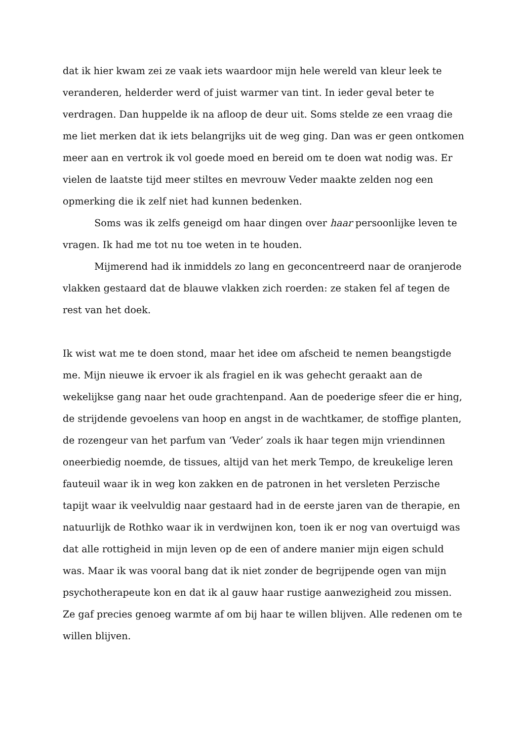dat ik hier kwam zei ze vaak iets waardoor mijn hele wereld van kleur leek te veranderen, helderder werd of juist warmer van tint. In ieder geval beter te verdragen. Dan huppelde ik na afloop de deur uit. Soms stelde ze een vraag die me liet merken dat ik iets belangrijks uit de weg ging. Dan was er geen ontkomen meer aan en vertrok ik vol goede moed en bereid om te doen wat nodig was. Er vielen de laatste tijd meer stiltes en mevrouw Veder maakte zelden nog een opmerking die ik zelf niet had kunnen bedenken.
Soms was ik zelfs geneigd om haar dingen over haar persoonlijke leven te vragen. Ik had me tot nu toe weten in te houden.
Mijmerend had ik inmiddels zo lang en geconcentreerd naar de oranjerode vlakken gestaard dat de blauwe vlakken zich roerden: ze staken fel af tegen de rest van het doek.
Ik wist wat me te doen stond, maar het idee om afscheid te nemen beangstigde me. Mijn nieuwe ik ervoer ik als fragiel en ik was gehecht geraakt aan de wekelijkse gang naar het oude grachtenpand. Aan de poederige sfeer die er hing, de strijdende gevoelens van hoop en angst in de wachtkamer, de stoffige planten, de rozengeur van het parfum van ‘Veder’ zoals ik haar tegen mijn vriendinnen oneerbiedig noemde, de tissues, altijd van het merk Tempo, de kreukelige leren fauteuil waar ik in weg kon zakken en de patronen in het versleten Perzische tapijt waar ik veelvuldig naar gestaard had in de eerste jaren van de therapie, en natuurlijk de Rothko waar ik in verdwijnen kon, toen ik er nog van overtuigd was dat alle rottigheid in mijn leven op de een of andere manier mijn eigen schuld was. Maar ik was vooral bang dat ik niet zonder de begrijpende ogen van mijn psychotherapeute kon en dat ik al gauw haar rustige aanwezigheid zou missen. Ze gaf precies genoeg warmte af om bij haar te willen blijven. Alle redenen om te willen blijven.